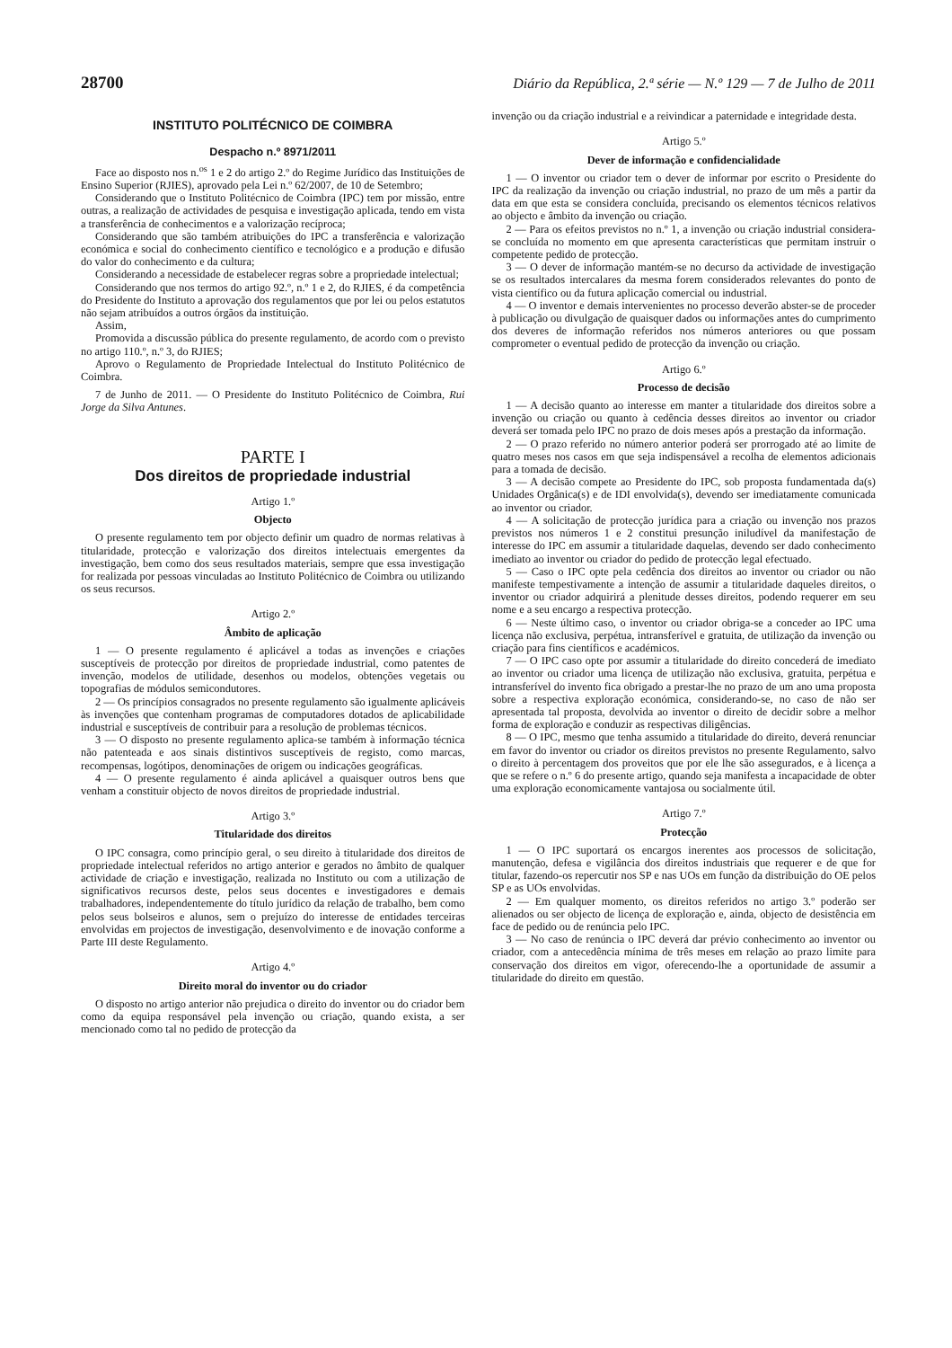28700 Diário da República, 2.ª série — N.º 129 — 7 de Julho de 2011
INSTITUTO POLITÉCNICO DE COIMBRA
Despacho n.º 8971/2011
Face ao disposto nos n.<sup>os</sup> 1 e 2 do artigo 2.º do Regime Jurídico das Instituições de Ensino Superior (RJIES), aprovado pela Lei n.º 62/2007, de 10 de Setembro;
Considerando que o Instituto Politécnico de Coimbra (IPC) tem por missão, entre outras, a realização de actividades de pesquisa e investigação aplicada, tendo em vista a transferência de conhecimentos e a valorização recíproca;
Considerando que são também atribuições do IPC a transferência e valorização económica e social do conhecimento científico e tecnológico e a produção e difusão do valor do conhecimento e da cultura;
Considerando a necessidade de estabelecer regras sobre a propriedade intelectual;
Considerando que nos termos do artigo 92.º, n.º 1 e 2, do RJIES, é da competência do Presidente do Instituto a aprovação dos regulamentos que por lei ou pelos estatutos não sejam atribuídos a outros órgãos da instituição.
Assim,
Promovida a discussão pública do presente regulamento, de acordo com o previsto no artigo 110.º, n.º 3, do RJIES;
Aprovo o Regulamento de Propriedade Intelectual do Instituto Politécnico de Coimbra.
7 de Junho de 2011. — O Presidente do Instituto Politécnico de Coimbra, Rui Jorge da Silva Antunes.
PARTE I
Dos direitos de propriedade industrial
Artigo 1.º
Objecto
O presente regulamento tem por objecto definir um quadro de normas relativas à titularidade, protecção e valorização dos direitos intelectuais emergentes da investigação, bem como dos seus resultados materiais, sempre que essa investigação for realizada por pessoas vinculadas ao Instituto Politécnico de Coimbra ou utilizando os seus recursos.
Artigo 2.º
Âmbito de aplicação
1 — O presente regulamento é aplicável a todas as invenções e criações susceptíveis de protecção por direitos de propriedade industrial, como patentes de invenção, modelos de utilidade, desenhos ou modelos, obtenções vegetais ou topografias de módulos semicondutores.
2 — Os princípios consagrados no presente regulamento são igualmente aplicáveis às invenções que contenham programas de computadores dotados de aplicabilidade industrial e susceptíveis de contribuir para a resolução de problemas técnicos.
3 — O disposto no presente regulamento aplica-se também à informação técnica não patenteada e aos sinais distintivos susceptíveis de registo, como marcas, recompensas, logótipos, denominações de origem ou indicações geográficas.
4 — O presente regulamento é ainda aplicável a quaisquer outros bens que venham a constituir objecto de novos direitos de propriedade industrial.
Artigo 3.º
Titularidade dos direitos
O IPC consagra, como princípio geral, o seu direito à titularidade dos direitos de propriedade intelectual referidos no artigo anterior e gerados no âmbito de qualquer actividade de criação e investigação, realizada no Instituto ou com a utilização de significativos recursos deste, pelos seus docentes e investigadores e demais trabalhadores, independentemente do título jurídico da relação de trabalho, bem como pelos seus bolseiros e alunos, sem o prejuízo do interesse de entidades terceiras envolvidas em projectos de investigação, desenvolvimento e de inovação conforme a Parte III deste Regulamento.
Artigo 4.º
Direito moral do inventor ou do criador
O disposto no artigo anterior não prejudica o direito do inventor ou do criador bem como da equipa responsável pela invenção ou criação, quando exista, a ser mencionado como tal no pedido de protecção da
invenção ou da criação industrial e a reivindicar a paternidade e integridade desta.
Artigo 5.º
Dever de informação e confidencialidade
1 — O inventor ou criador tem o dever de informar por escrito o Presidente do IPC da realização da invenção ou criação industrial, no prazo de um mês a partir da data em que esta se considera concluída, precisando os elementos técnicos relativos ao objecto e âmbito da invenção ou criação.
2 — Para os efeitos previstos no n.º 1, a invenção ou criação industrial considera-se concluída no momento em que apresenta características que permitam instruir o competente pedido de protecção.
3 — O dever de informação mantém-se no decurso da actividade de investigação se os resultados intercalares da mesma forem considerados relevantes do ponto de vista científico ou da futura aplicação comercial ou industrial.
4 — O inventor e demais intervenientes no processo deverão abster-se de proceder à publicação ou divulgação de quaisquer dados ou informações antes do cumprimento dos deveres de informação referidos nos números anteriores ou que possam comprometer o eventual pedido de protecção da invenção ou criação.
Artigo 6.º
Processo de decisão
1 — A decisão quanto ao interesse em manter a titularidade dos direitos sobre a invenção ou criação ou quanto à cedência desses direitos ao inventor ou criador deverá ser tomada pelo IPC no prazo de dois meses após a prestação da informação.
2 — O prazo referido no número anterior poderá ser prorrogado até ao limite de quatro meses nos casos em que seja indispensável a recolha de elementos adicionais para a tomada de decisão.
3 — A decisão compete ao Presidente do IPC, sob proposta fundamentada da(s) Unidades Orgânica(s) e de IDI envolvida(s), devendo ser imediatamente comunicada ao inventor ou criador.
4 — A solicitação de protecção jurídica para a criação ou invenção nos prazos previstos nos números 1 e 2 constitui presunção iniludível da manifestação de interesse do IPC em assumir a titularidade daquelas, devendo ser dado conhecimento imediato ao inventor ou criador do pedido de protecção legal efectuado.
5 — Caso o IPC opte pela cedência dos direitos ao inventor ou criador ou não manifeste tempestivamente a intenção de assumir a titularidade daqueles direitos, o inventor ou criador adquirirá a plenitude desses direitos, podendo requerer em seu nome e a seu encargo a respectiva protecção.
6 — Neste último caso, o inventor ou criador obriga-se a conceder ao IPC uma licença não exclusiva, perpétua, intransferível e gratuita, de utilização da invenção ou criação para fins científicos e académicos.
7 — O IPC caso opte por assumir a titularidade do direito concederá de imediato ao inventor ou criador uma licença de utilização não exclusiva, gratuita, perpétua e intransferível do invento fica obrigado a prestar-lhe no prazo de um ano uma proposta sobre a respectiva exploração económica, considerando-se, no caso de não ser apresentada tal proposta, devolvida ao inventor o direito de decidir sobre a melhor forma de exploração e conduzir as respectivas diligências.
8 — O IPC, mesmo que tenha assumido a titularidade do direito, deverá renunciar em favor do inventor ou criador os direitos previstos no presente Regulamento, salvo o direito à percentagem dos proveitos que por ele lhe são assegurados, e à licença a que se refere o n.º 6 do presente artigo, quando seja manifesta a incapacidade de obter uma exploração economicamente vantajosa ou socialmente útil.
Artigo 7.º
Protecção
1 — O IPC suportará os encargos inerentes aos processos de solicitação, manutenção, defesa e vigilância dos direitos industriais que requerer e de que for titular, fazendo-os repercutir nos SP e nas UOs em função da distribuição do OE pelos SP e as UOs envolvidas.
2 — Em qualquer momento, os direitos referidos no artigo 3.º poderão ser alienados ou ser objecto de licença de exploração e, ainda, objecto de desistência em face de pedido ou de renúncia pelo IPC.
3 — No caso de renúncia o IPC deverá dar prévio conhecimento ao inventor ou criador, com a antecedência mínima de três meses em relação ao prazo limite para conservação dos direitos em vigor, oferecendo-lhe a oportunidade de assumir a titularidade do direito em questão.